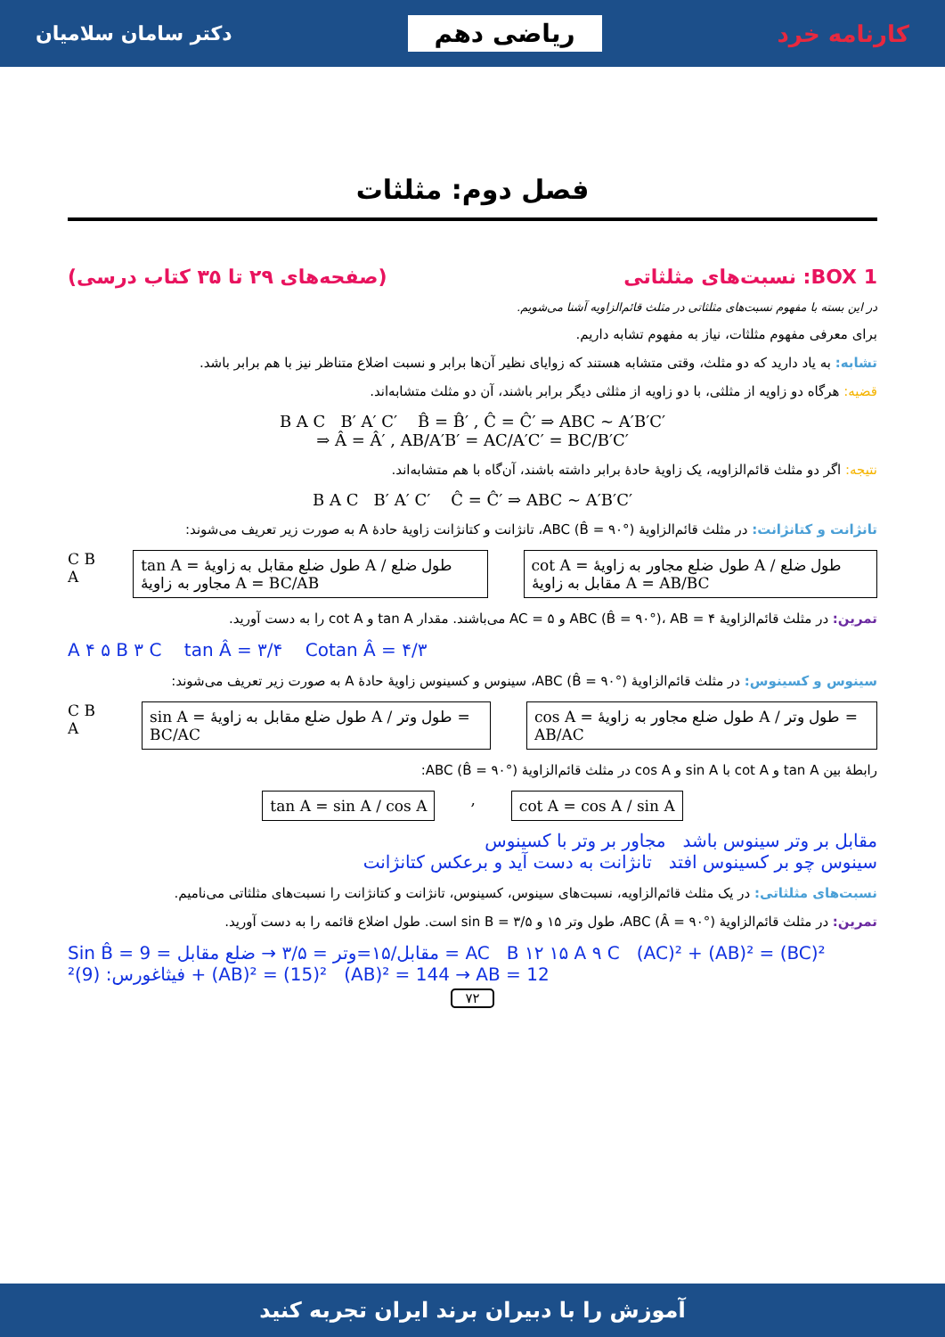دکتر سامان سلامیان ریاضی دهم کارنامه خرد
فصل دوم: مثلثات
BOX 1: نسبت‌های مثلثاتی (صفحه‌های ۲۹ تا ۳۵ کتاب درسی)
در این بسته با مفهوم نسبت‌های مثلثاتی در مثلث قائم‌الزاویه آشنا می‌شویم.
برای معرفی مفهوم مثلثات، نیاز به مفهوم تشابه داریم.
تشابه: به یاد دارید که دو مثلث، وقتی متشابه هستند که زوایای نظیر آن‌ها برابر و نسبت اضلاع متناظر نیز با هم برابر باشد.
قضیه: هرگاه دو زاویه از مثلثی، با دو زاویه از مثلثی دیگر برابر باشند، آن دو مثلث متشابه‌اند.
B A C B′ A′ C′ B̂ = B̂′ , Ĉ = Ĉ′ ⇒ ABC ~ A′B′C′
⇒ Â = Â′ , AB/A′B′ = AC/A′C′ = BC/B′C′
نتیجه: اگر دو مثلث قائم‌الزاویه، یک زاویهٔ حادهٔ برابر داشته باشند، آن‌گاه با هم متشابه‌اند.
B A C B′ A′ C′ Ĉ = Ĉ′ ⇒ ABC ~ A′B′C′
تانژانت و کتانژانت: در مثلث قائم‌الزاویهٔ ABC (B̂ = ۹۰°)، تانژانت و کتانژانت زاویهٔ حادهٔ A به صورت زیر تعریف می‌شوند:
C B A
tan A = طول ضلع مقابل به زاویهٔ A / طول ضلع مجاور به زاویهٔ A = BC/AB
cot A = طول ضلع مجاور به زاویهٔ A / طول ضلع مقابل به زاویهٔ A = AB/BC
تمرین: در مثلث قائم‌الزاویهٔ ABC (B̂ = ۹۰°)، AB = ۴ و AC = ۵ می‌باشند. مقدار tan A و cot A را به دست آورید.
A ۴ ۵ B ۳ C tan Â = ۳/۴ Cotan Â = ۴/۳
سینوس و کسینوس: در مثلث قائم‌الزاویهٔ ABC (B̂ = ۹۰°)، سینوس و کسینوس زاویهٔ حادهٔ A به صورت زیر تعریف می‌شوند:
C B A
sin A = طول ضلع مقابل به زاویهٔ A / طول وتر = BC/AC
cos A = طول ضلع مجاور به زاویهٔ A / طول وتر = AB/AC
رابطهٔ بین tan A و cot A با sin A و cos A در مثلث قائم‌الزاویهٔ ABC (B̂ = ۹۰°):
tan A = sin A / cos A
,
cot A = cos A / sin A
مقابل بر وتر سینوس باشد مجاور بر وتر با کسینوس
سینوس چو بر کسینوس افتد تانژانت به دست آید و برعکس کتانژانت
نسبت‌های مثلثاتی: در یک مثلث قائم‌الزاویه، نسبت‌های سینوس، کسینوس، تانژانت و کتانژانت را نسبت‌های مثلثاتی می‌نامیم.
تمرین: در مثلث قائم‌الزاویهٔ ABC (Â = ۹۰°)، طول وتر ۱۵ و sin B = ۳/۵ است. طول اضلاع قائمه را به دست آورید.
Sin B̂ = مقابل/۱۵=وتر = ۳/۵ → ضلع مقابل = 9 = AC B ۱۲ ۱۵ A ۹ C (AC)² + (AB)² = (BC)² فیثاغورس: (9)² + (AB)² = (15)² (AB)² = 144 → AB = 12
۷۲
آموزش را با دبیران برند ایران تجربه کنید